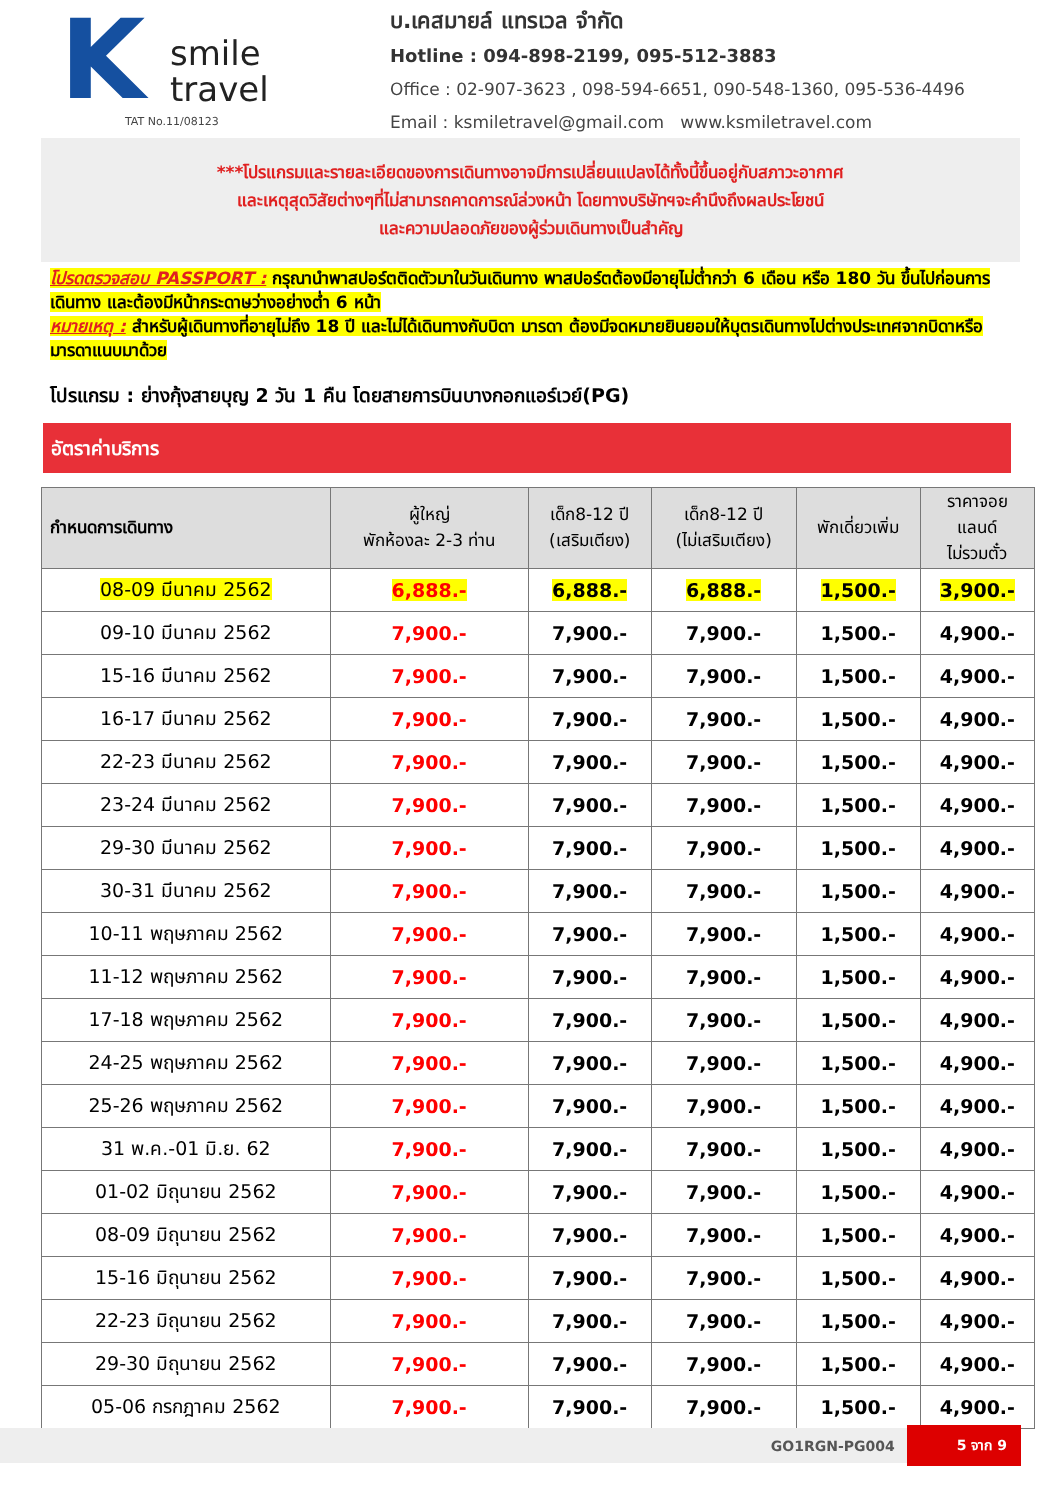K
smile
travel
TAT No.11/08123
บ.เคสมายล์ แทรเวล จำกัด
Hotline : 094-898-2199, 095-512-3883
Office : 02-907-3623 , 098-594-6651, 090-548-1360, 095-536-4496
Email : ksmiletravel@gmail.com www.ksmiletravel.com
***โปรแกรมและรายละเอียดของการเดินทางอาจมีการเปลี่ยนแปลงได้ทั้งนี้ขึ้นอยู่กับสภาวะอากาศ
และเหตุสุดวิสัยต่างๆที่ไม่สามารถคาดการณ์ล่วงหน้า โดยทางบริษัทฯจะคำนึงถึงผลประโยชน์
และความปลอดภัยของผู้ร่วมเดินทางเป็นสำคัญ
โปรดตรวจสอบ PASSPORT : กรุณานำพาสปอร์ตติดตัวมาในวันเดินทาง พาสปอร์ตต้องมีอายุไม่ต่ำกว่า 6 เดือน หรือ 180 วัน ขึ้นไปก่อนการเดินทาง และต้องมีหน้ากระดาษว่างอย่างต่ำ 6 หน้า
หมายเหตุ : สำหรับผู้เดินทางที่อายุไม่ถึง 18 ปี และไม่ได้เดินทางกับบิดา มารดา ต้องมีจดหมายยินยอมให้บุตรเดินทางไปต่างประเทศจากบิดาหรือมารดาแนบมาด้วย
โปรแกรม : ย่างกุ้งสายบุญ 2 วัน 1 คืน โดยสายการบินบางกอกแอร์เวย์(PG)
อัตราค่าบริการ
| กำหนดการเดินทาง | ผู้ใหญ่ พักห้องละ 2-3 ท่าน | เด็ก8-12 ปี (เสริมเตียง) | เด็ก8-12 ปี (ไม่เสริมเตียง) | พักเดี่ยวเพิ่ม | ราคาจอย แลนด์ ไม่รวมตั๋ว |
| --- | --- | --- | --- | --- | --- |
| 08-09 มีนาคม 2562 | 6,888.- | 6,888.- | 6,888.- | 1,500.- | 3,900.- |
| 09-10 มีนาคม 2562 | 7,900.- | 7,900.- | 7,900.- | 1,500.- | 4,900.- |
| 15-16 มีนาคม 2562 | 7,900.- | 7,900.- | 7,900.- | 1,500.- | 4,900.- |
| 16-17 มีนาคม 2562 | 7,900.- | 7,900.- | 7,900.- | 1,500.- | 4,900.- |
| 22-23 มีนาคม 2562 | 7,900.- | 7,900.- | 7,900.- | 1,500.- | 4,900.- |
| 23-24 มีนาคม 2562 | 7,900.- | 7,900.- | 7,900.- | 1,500.- | 4,900.- |
| 29-30 มีนาคม 2562 | 7,900.- | 7,900.- | 7,900.- | 1,500.- | 4,900.- |
| 30-31 มีนาคม 2562 | 7,900.- | 7,900.- | 7,900.- | 1,500.- | 4,900.- |
| 10-11 พฤษภาคม 2562 | 7,900.- | 7,900.- | 7,900.- | 1,500.- | 4,900.- |
| 11-12 พฤษภาคม 2562 | 7,900.- | 7,900.- | 7,900.- | 1,500.- | 4,900.- |
| 17-18 พฤษภาคม 2562 | 7,900.- | 7,900.- | 7,900.- | 1,500.- | 4,900.- |
| 24-25 พฤษภาคม 2562 | 7,900.- | 7,900.- | 7,900.- | 1,500.- | 4,900.- |
| 25-26 พฤษภาคม 2562 | 7,900.- | 7,900.- | 7,900.- | 1,500.- | 4,900.- |
| 31 พ.ค.-01 มิ.ย. 62 | 7,900.- | 7,900.- | 7,900.- | 1,500.- | 4,900.- |
| 01-02 มิถุนายน 2562 | 7,900.- | 7,900.- | 7,900.- | 1,500.- | 4,900.- |
| 08-09 มิถุนายน 2562 | 7,900.- | 7,900.- | 7,900.- | 1,500.- | 4,900.- |
| 15-16 มิถุนายน 2562 | 7,900.- | 7,900.- | 7,900.- | 1,500.- | 4,900.- |
| 22-23 มิถุนายน 2562 | 7,900.- | 7,900.- | 7,900.- | 1,500.- | 4,900.- |
| 29-30 มิถุนายน 2562 | 7,900.- | 7,900.- | 7,900.- | 1,500.- | 4,900.- |
| 05-06 กรกฎาคม 2562 | 7,900.- | 7,900.- | 7,900.- | 1,500.- | 4,900.- |
GO1RGN-PG004 5 จาก 9